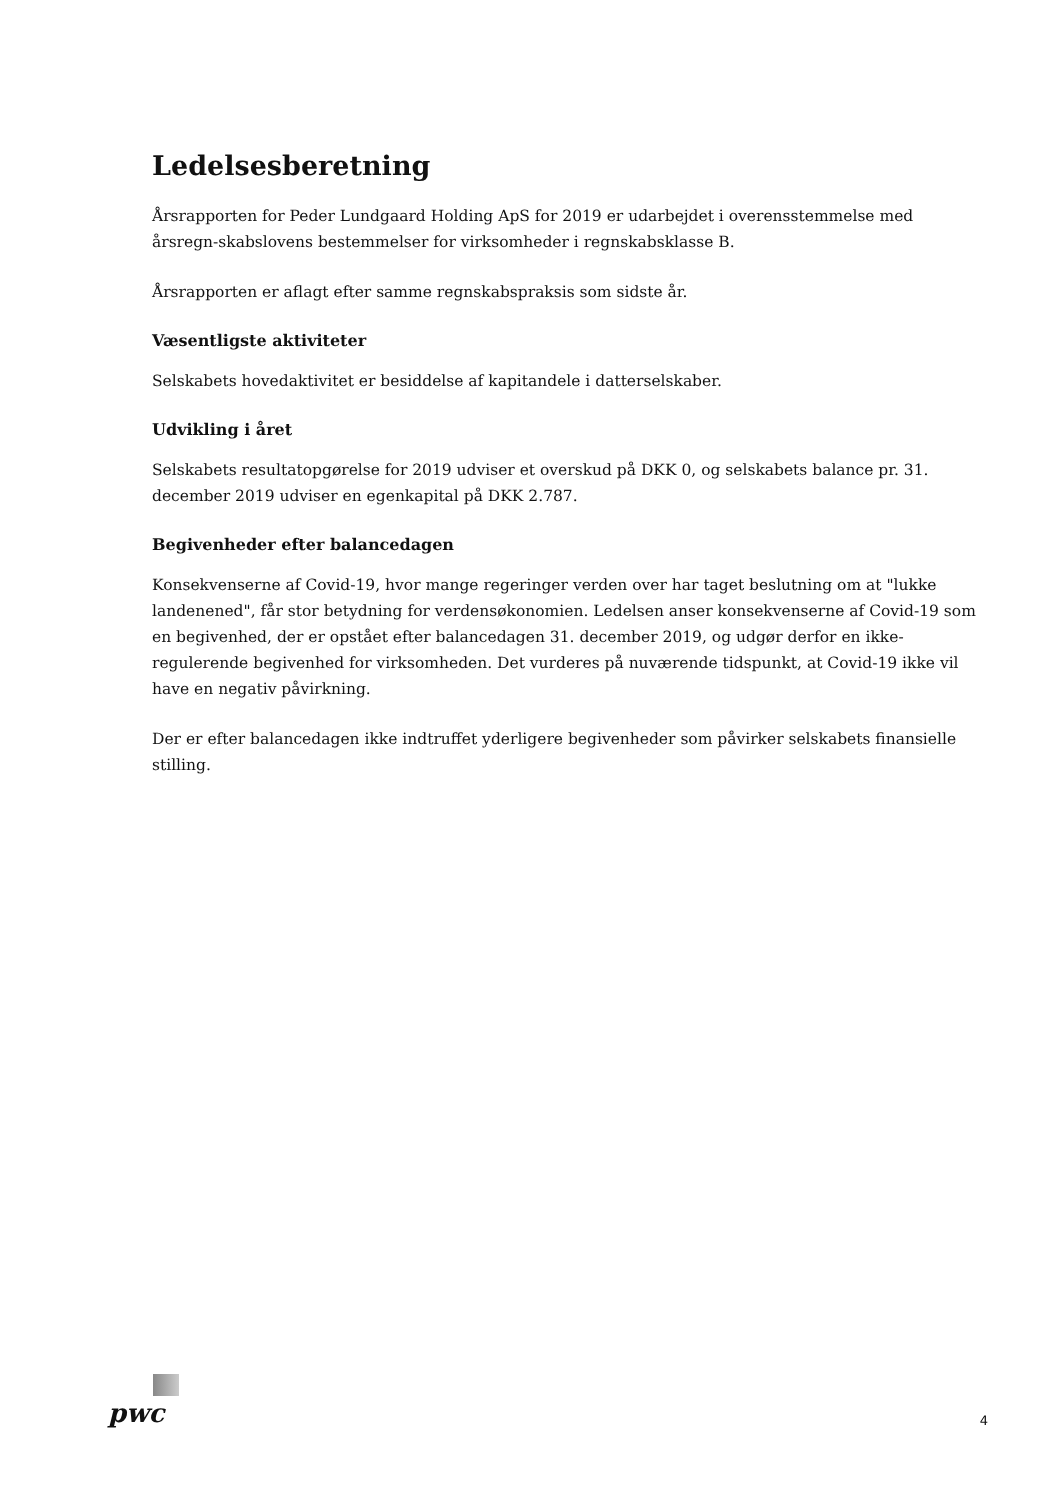Ledelsesberetning
Årsrapporten for Peder Lundgaard Holding ApS for 2019 er udarbejdet i overensstemmelse med årsregn-skabslovens bestemmelser for virksomheder i regnskabsklasse B.
Årsrapporten er aflagt efter samme regnskabspraksis som sidste år.
Væsentligste aktiviteter
Selskabets hovedaktivitet er besiddelse af kapitandele i datterselskaber.
Udvikling i året
Selskabets resultatopgørelse for 2019 udviser et overskud på DKK 0, og selskabets balance pr. 31. december 2019 udviser en egenkapital på DKK 2.787.
Begivenheder efter balancedagen
Konsekvenserne af Covid-19, hvor mange regeringer verden over har taget beslutning om at "lukke landenened", får stor betydning for verdensøkonomien. Ledelsen anser konsekvenserne af Covid-19 som en begivenhed, der er opstået efter balancedagen 31. december 2019, og udgør derfor en ikke-regulerende begivenhed for virksomheden. Det vurderes på nuværende tidspunkt, at Covid-19 ikke vil have en negativ påvirkning.
Der er efter balancedagen ikke indtruffet yderligere begivenheder som påvirker selskabets finansielle stilling.
pwc
4